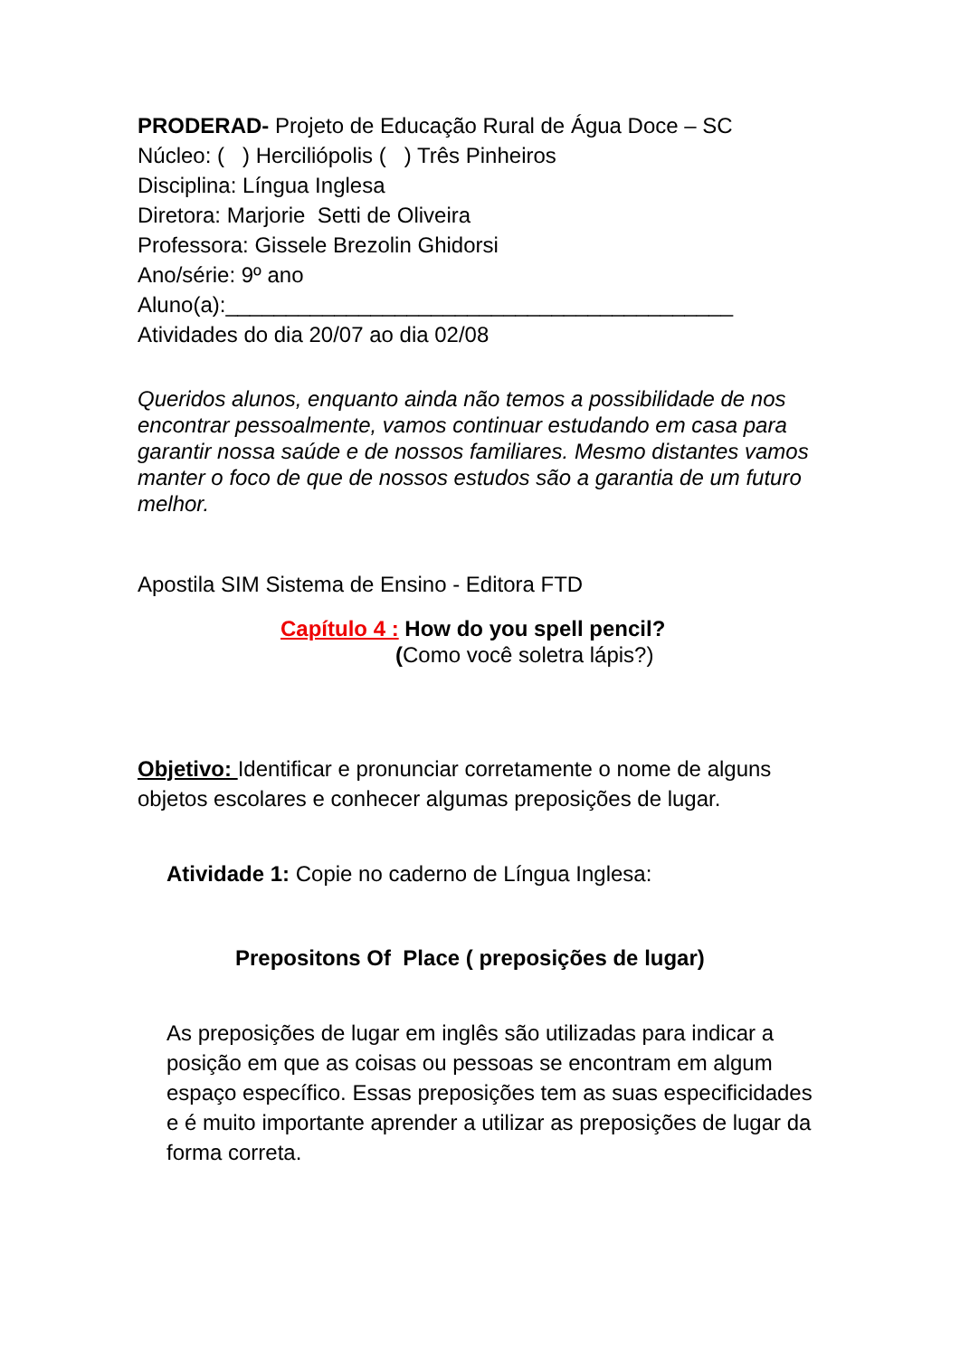PRODERAD- Projeto de Educação Rural de Água Doce – SC
Núcleo: ( ) Herciliópolis ( ) Três Pinheiros
Disciplina: Língua Inglesa
Diretora: Marjorie Setti de Oliveira
Professora: Gissele Brezolin Ghidorsi
Ano/série: 9º ano
Aluno(a):__________________________________________
Atividades do dia 20/07 ao dia 02/08
Queridos alunos, enquanto ainda não temos a possibilidade de nos encontrar pessoalmente, vamos continuar estudando em casa para garantir nossa saúde e de nossos familiares. Mesmo distantes vamos manter o foco de que de nossos estudos são a garantia de um futuro melhor.
Apostila SIM Sistema de Ensino - Editora FTD
Capítulo 4 : How do you spell pencil?
(Como você soletra lápis?)
Objetivo: Identificar e pronunciar corretamente o nome de alguns objetos escolares e conhecer algumas preposições de lugar.
Atividade 1: Copie no caderno de Língua Inglesa:
Prepositons Of Place ( preposições de lugar)
As preposições de lugar em inglês são utilizadas para indicar a posição em que as coisas ou pessoas se encontram em algum espaço específico. Essas preposições tem as suas especificidades e é muito importante aprender a utilizar as preposições de lugar da forma correta.